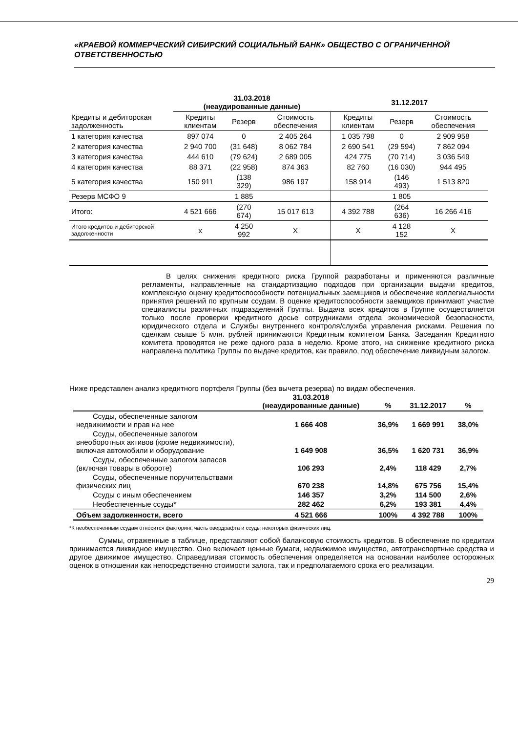«КРАЕВОЙ КОММЕРЧЕСКИЙ СИБИРСКИЙ СОЦИАЛЬНЫЙ БАНК» ОБЩЕСТВО С ОГРАНИЧЕННОЙ ОТВЕТСТВЕННОСТЬЮ
| | 31.03.2018 (неаудированные данные) | | | 31.12.2017 | | |
| --- | --- | --- | --- | --- | --- | --- |
| Кредиты и дебиторская задолженность | Кредиты клиентам | Резерв | Стоимость обеспечения | Кредиты клиентам | Резерв | Стоимость обеспечения |
| 1 категория качества | 897 074 | 0 | 2 405 264 | 1 035 798 | 0 | 2 909 958 |
| 2 категория качества | 2 940 700 | (31 648) | 8 062 784 | 2 690 541 | (29 594) | 7 862 094 |
| 3 категория качества | 444 610 | (79 624) | 2 689 005 | 424 775 | (70 714) | 3 036 549 |
| 4 категория качества | 88 371 | (22 958) | 874 363 | 82 760 | (16 030) | 944 495 |
| 5 категория качества | 150 911 | (138 329) | 986 197 | 158 914 | (146 493) | 1 513 820 |
| Резерв МСФО 9 | | 1 885 | | | 1 805 | |
| Итого: | 4 521 666 | (270 674) | 15 017 613 | 4 392 788 | (264 636) | 16 266 416 |
| Итого кредитов и дебиторской задолженности | x | 4 250 992 | X | X | 4 128 152 | X |
В целях снижения кредитного риска Группой разработаны и применяются различные регламенты, направленные на стандартизацию подходов при организации выдачи кредитов, комплексную оценку кредитоспособности потенциальных заемщиков и обеспечение коллегиальности принятия решений по крупным ссудам. В оценке кредитоспособности заемщиков принимают участие специалисты различных подразделений Группы. Выдача всех кредитов в Группе осуществляется только после проверки кредитного досье сотрудниками отдела экономической безопасности, юридического отдела и Службы внутреннего контроля/служба управления рисками. Решения по сделкам свыше 5 млн. рублей принимаются Кредитным комитетом Банка. Заседания Кредитного комитета проводятся не реже одного раза в неделю. Кроме этого, на снижение кредитного риска направлена политика Группы по выдаче кредитов, как правило, под обеспечение ликвидным залогом.
Ниже представлен анализ кредитного портфеля Группы (без вычета резерва) по видам обеспечения.
| | 31.03.2018 (неаудированные данные) | % | 31.12.2017 | % |
| Ссуды, обеспеченные залогом недвижимости и прав на нее | 1 666 408 | 36,9% | 1 669 991 | 38,0% |
| Ссуды, обеспеченные залогом внеоборотных активов (кроме недвижимости), включая автомобили и оборудование | 1 649 908 | 36,5% | 1 620 731 | 36,9% |
| Ссуды, обеспеченные залогом запасов (включая товары в обороте) | 106 293 | 2,4% | 118 429 | 2,7% |
| Ссуды, обеспеченные поручительствами физических лиц | 670 238 | 14,8% | 675 756 | 15,4% |
| Ссуды с иным обеспечением | 146 357 | 3,2% | 114 500 | 2,6% |
| Необеспеченные ссуды* | 282 462 | 6,2% | 193 381 | 4,4% |
| Объем задолженности, всего | 4 521 666 | 100% | 4 392 788 | 100% |
*К необеспеченным ссудам относится факторинг, часть овердрафта и ссуды некоторых физических лиц.
Суммы, отраженные в таблице, представляют собой балансовую стоимость кредитов. В обеспечение по кредитам принимается ликвидное имущество. Оно включает ценные бумаги, недвижимое имущество, автотранспортные средства и другое движимое имущество. Справедливая стоимость обеспечения определяется на основании наиболее осторожных оценок в отношении как непосредственно стоимости залога, так и предполагаемого срока его реализации.
29